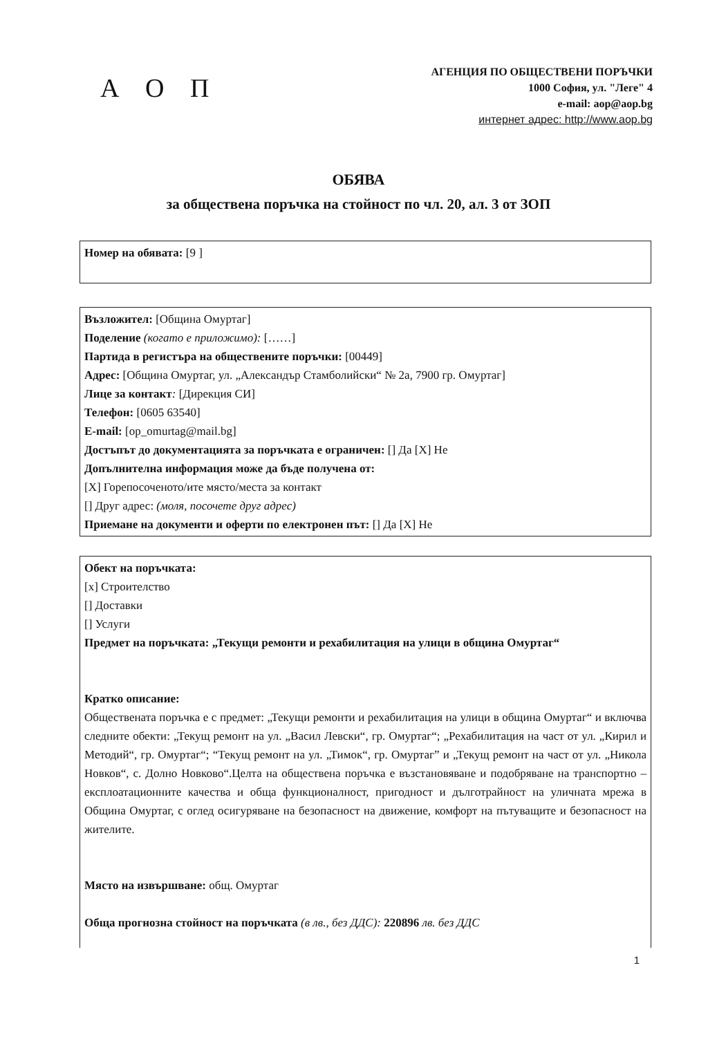А О П
АГЕНЦИЯ ПО ОБЩЕСТВЕНИ ПОРЪЧКИ
1000 София, ул. "Леге" 4
e-mail: aop@aop.bg
интернет адрес: http://www.aop.bg
ОБЯВА
за обществена поръчка на стойност по чл. 20, ал. 3 от ЗОП
Номер на обявата: [9 ]
Възложител: [Община Омуртаг]
Поделение (когато е приложимо): [……]
Партида в регистъра на обществените поръчки: [00449]
Адрес: [Община Омуртаг, ул. „Александър Стамболийски“ № 2а, 7900 гр. Омуртаг]
Лице за контакт: [Дирекция СИ]
Телефон: [0605 63540]
E-mail: [op_omurtag@mail.bg]
Достъпът до документацията за поръчката е ограничен: [] Да [X] Не
Допълнителна информация може да бъде получена от:
[X] Горепосоченото/ите място/места за контакт
[] Друг адрес: (моля, посочете друг адрес)
Приемане на документи и оферти по електронен път: [] Да [X] Не
Обект на поръчката:
[x] Строителство
[] Доставки
[] Услуги
Предмет на поръчката: „Текущи ремонти и рехабилитация на улици в община Омуртаг“
Кратко описание:
Обществената поръчка е с предмет: „Текущи ремонти и рехабилитация на улици в община Омуртаг“ и включва следните обекти: „Текущ ремонт на ул. „Васил Левски“, гр. Омуртаг“; „Рехабилитация на част от ул. „Кирил и Методий“, гр. Омуртаг“; “Текущ ремонт на ул. „Тимок“, гр. Омуртаг” и „Текущ ремонт на част от ул. „Никола Новков“, с. Долно Новково“.Целта на обществена поръчка е възстановяване и подобряване на транспортно – експлоатационните качества и обща функционалност, пригодност и дълготрайност на уличната мрежа в Община Омуртаг, с оглед осигуряване на безопасност на движение, комфорт на пътуващите и безопасност на жителите.
Място на извършване: общ. Омуртаг
Обща прогнозна стойност на поръчката (в лв., без ДДС): 220896 лв. без ДДС
1